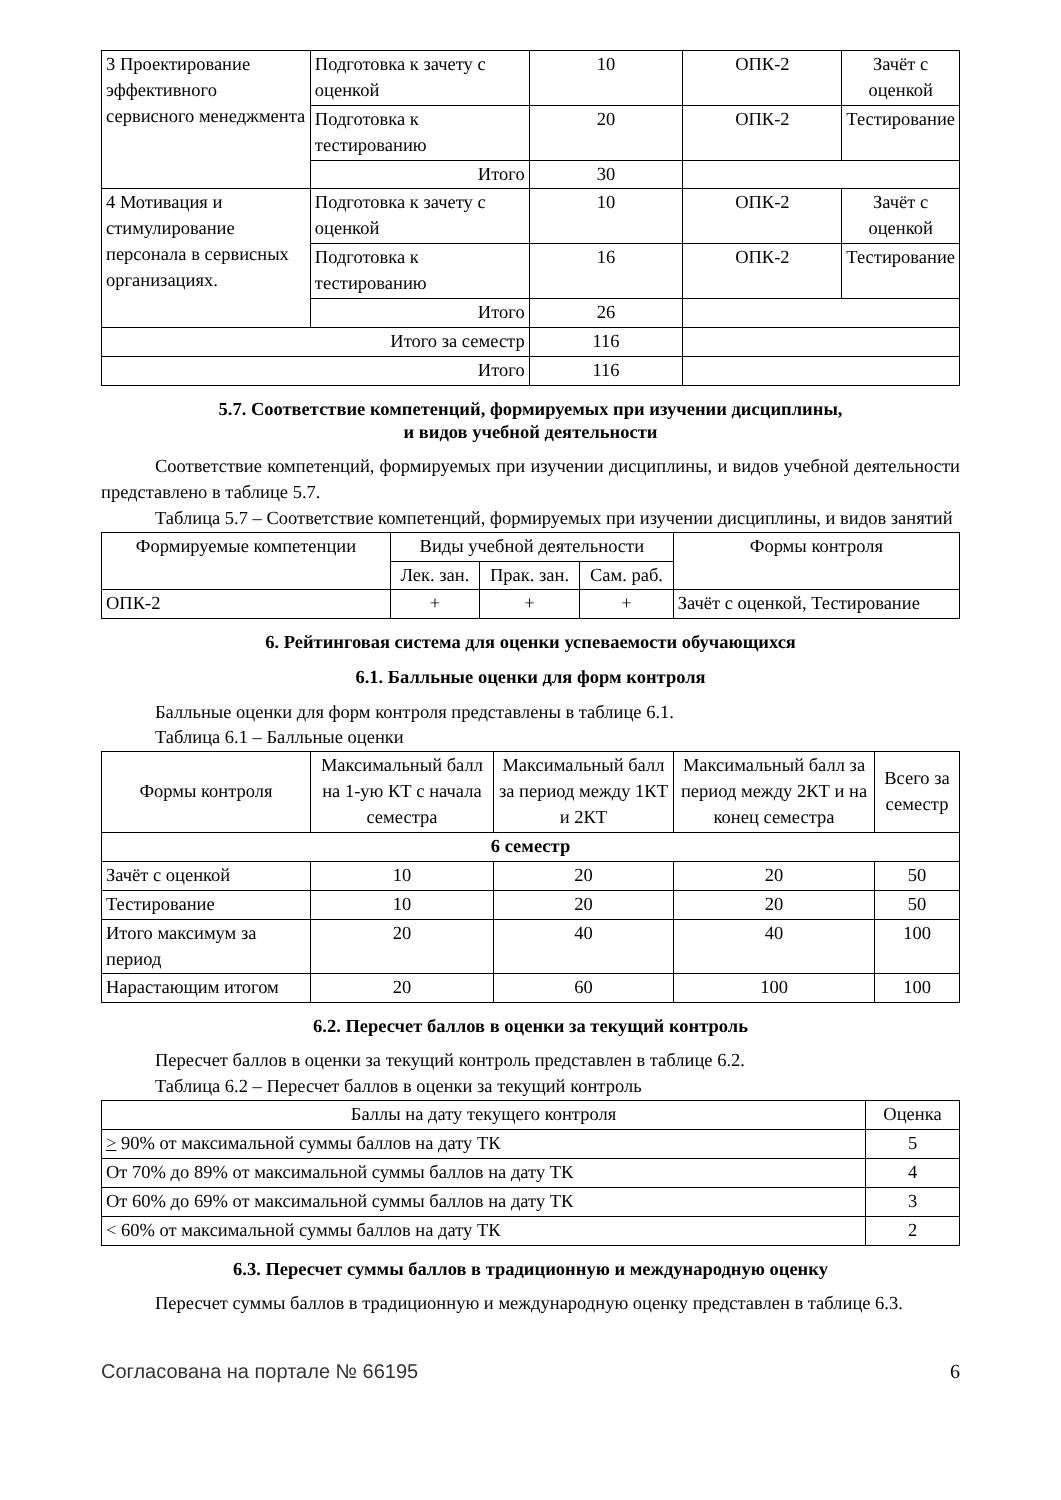| 3 Проектирование эффективного сервисного менеджмента | Подготовка к зачету с оценкой | 10 | ОПК-2 | Зачёт с оценкой |
| | Подготовка к тестированию | 20 | ОПК-2 | Тестирование |
| | Итого | 30 | | |
| 4 Мотивация и стимулирование персонала в сервисных организациях. | Подготовка к зачету с оценкой | 10 | ОПК-2 | Зачёт с оценкой |
| | Подготовка к тестированию | 16 | ОПК-2 | Тестирование |
| | Итого | 26 | | |
| Итого за семестр | | 116 | | |
| Итого | | 116 | | |
5.7. Соответствие компетенций, формируемых при изучении дисциплины,
и видов учебной деятельности
Соответствие компетенций, формируемых при изучении дисциплины, и видов учебной деятельности представлено в таблице 5.7.
Таблица 5.7 – Соответствие компетенций, формируемых при изучении дисциплины, и видов занятий
| Формируемые компетенции | Виды учебной деятельности | | | Формы контроля |
| --- | --- | --- | --- | --- |
| | Лек. зан. | Прак. зан. | Сам. раб. | |
| ОПК-2 | + | + | + | Зачёт с оценкой, Тестирование |
6. Рейтинговая система для оценки успеваемости обучающихся
6.1. Балльные оценки для форм контроля
Балльные оценки для форм контроля представлены в таблице 6.1.
Таблица 6.1 – Балльные оценки
| Формы контроля | Максимальный балл на 1-ую КТ с начала семестра | Максимальный балл за период между 1КТ и 2КТ | Максимальный балл за период между 2КТ и на конец семестра | Всего за семестр |
| --- | --- | --- | --- | --- |
| 6 семестр | | | | |
| Зачёт с оценкой | 10 | 20 | 20 | 50 |
| Тестирование | 10 | 20 | 20 | 50 |
| Итого максимум за период | 20 | 40 | 40 | 100 |
| Нарастающим итогом | 20 | 60 | 100 | 100 |
6.2. Пересчет баллов в оценки за текущий контроль
Пересчет баллов в оценки за текущий контроль представлен в таблице 6.2.
Таблица 6.2 – Пересчет баллов в оценки за текущий контроль
| Баллы на дату текущего контроля | Оценка |
| --- | --- |
| > 90% от максимальной суммы баллов на дату ТК | 5 |
| От 70% до 89% от максимальной суммы баллов на дату ТК | 4 |
| От 60% до 69% от максимальной суммы баллов на дату ТК | 3 |
| < 60% от максимальной суммы баллов на дату ТК | 2 |
6.3. Пересчет суммы баллов в традиционную и международную оценку
Пересчет суммы баллов в традиционную и международную оценку представлен в таблице 6.3.
Согласована на портале № 66195 6